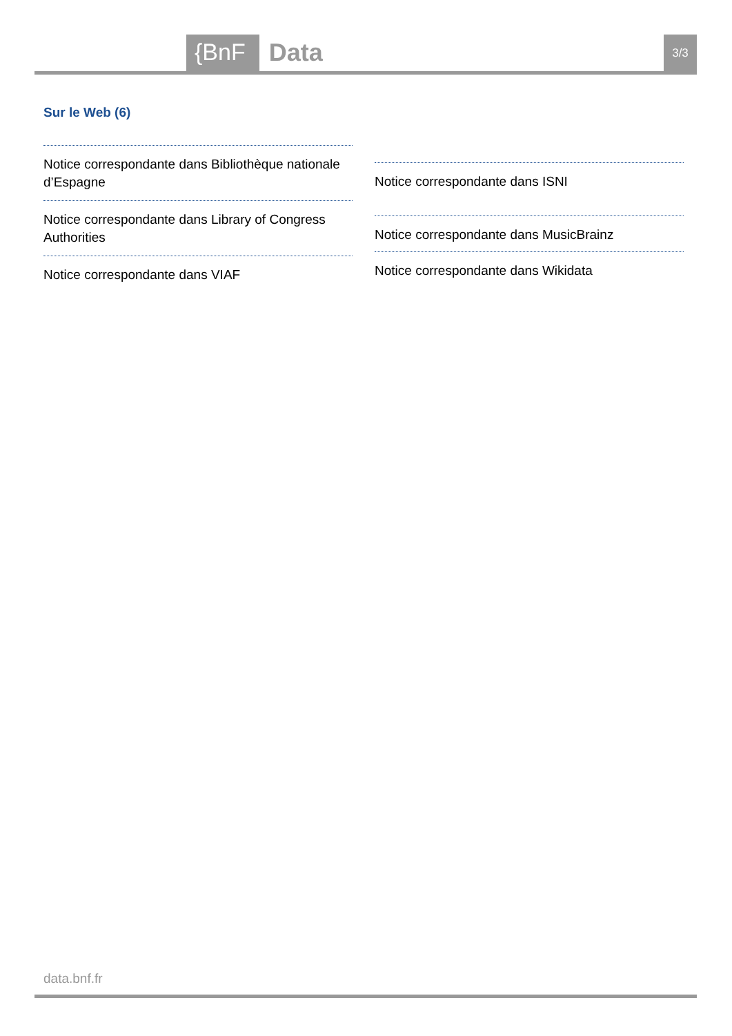{BnF
Data
3/3
Sur le Web (6)
Notice correspondante dans Bibliothèque nationale d’Espagne
Notice correspondante dans Library of Congress Authorities
Notice correspondante dans VIAF
Notice correspondante dans ISNI
Notice correspondante dans MusicBrainz
Notice correspondante dans Wikidata
data.bnf.fr